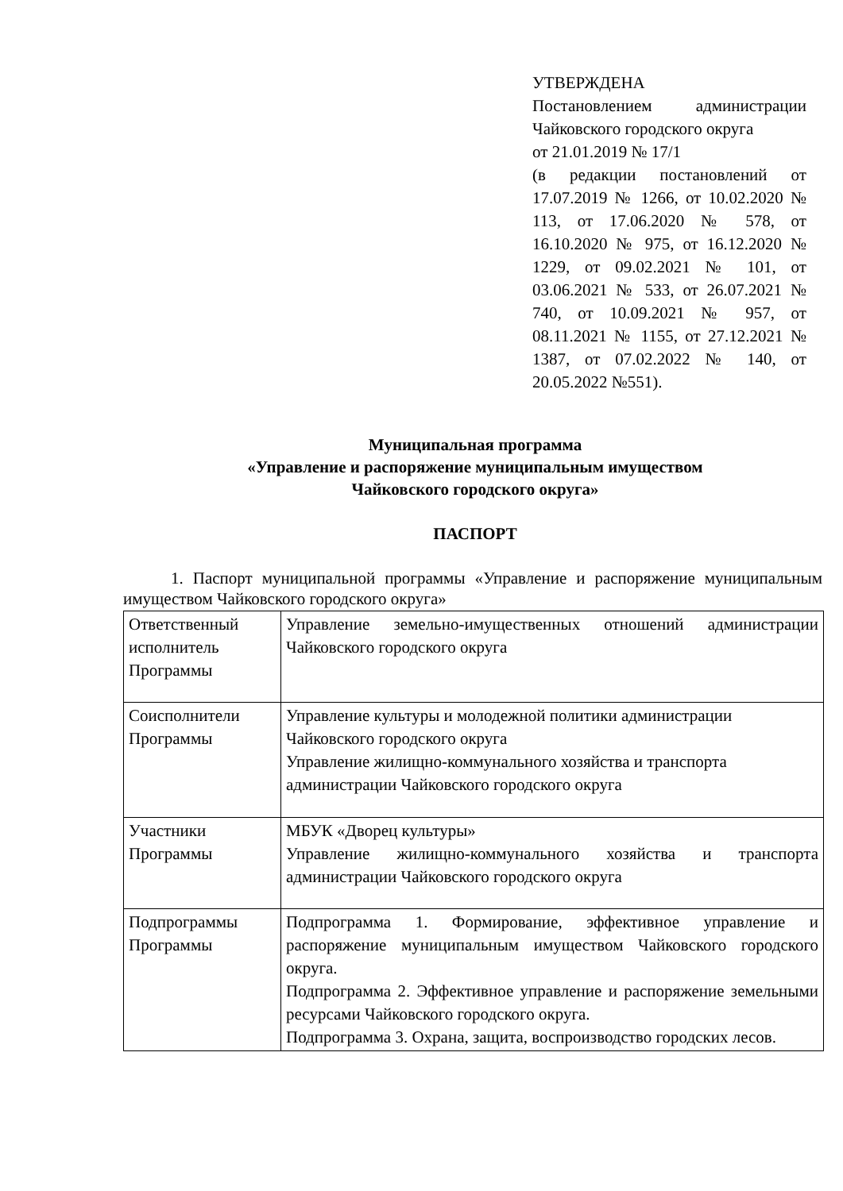УТВЕРЖДЕНА
Постановлением администрации Чайковского городского округа
от 21.01.2019 № 17/1
(в редакции постановлений от 17.07.2019 № 1266, от 10.02.2020 № 113, от 17.06.2020 № 578, от 16.10.2020 № 975, от 16.12.2020 № 1229, от 09.02.2021 № 101, от 03.06.2021 № 533, от 26.07.2021 № 740, от 10.09.2021 № 957, от 08.11.2021 № 1155, от 27.12.2021 № 1387, от 07.02.2022 № 140, от 20.05.2022 №551).
Муниципальная программа
«Управление и распоряжение муниципальным имуществом
Чайковского городского округа»
ПАСПОРТ
1. Паспорт муниципальной программы «Управление и распоряжение муниципальным имуществом Чайковского городского округа»
| Ответственный исполнитель Программы | Управление земельно-имущественных отношений администрации Чайковского городского округа |
| Соисполнители Программы | Управление культуры и молодежной политики администрации Чайковского городского округа Управление жилищно-коммунального хозяйства и транспорта администрации Чайковского городского округа |
| Участники Программы | МБУК «Дворец культуры» Управление жилищно-коммунального хозяйства и транспорта администрации Чайковского городского округа |
| Подпрограммы Программы | Подпрограмма 1. Формирование, эффективное управление и распоряжение муниципальным имуществом Чайковского городского округа. Подпрограмма 2. Эффективное управление и распоряжение земельными ресурсами Чайковского городского округа. Подпрограмма 3. Охрана, защита, воспроизводство городских лесов. |